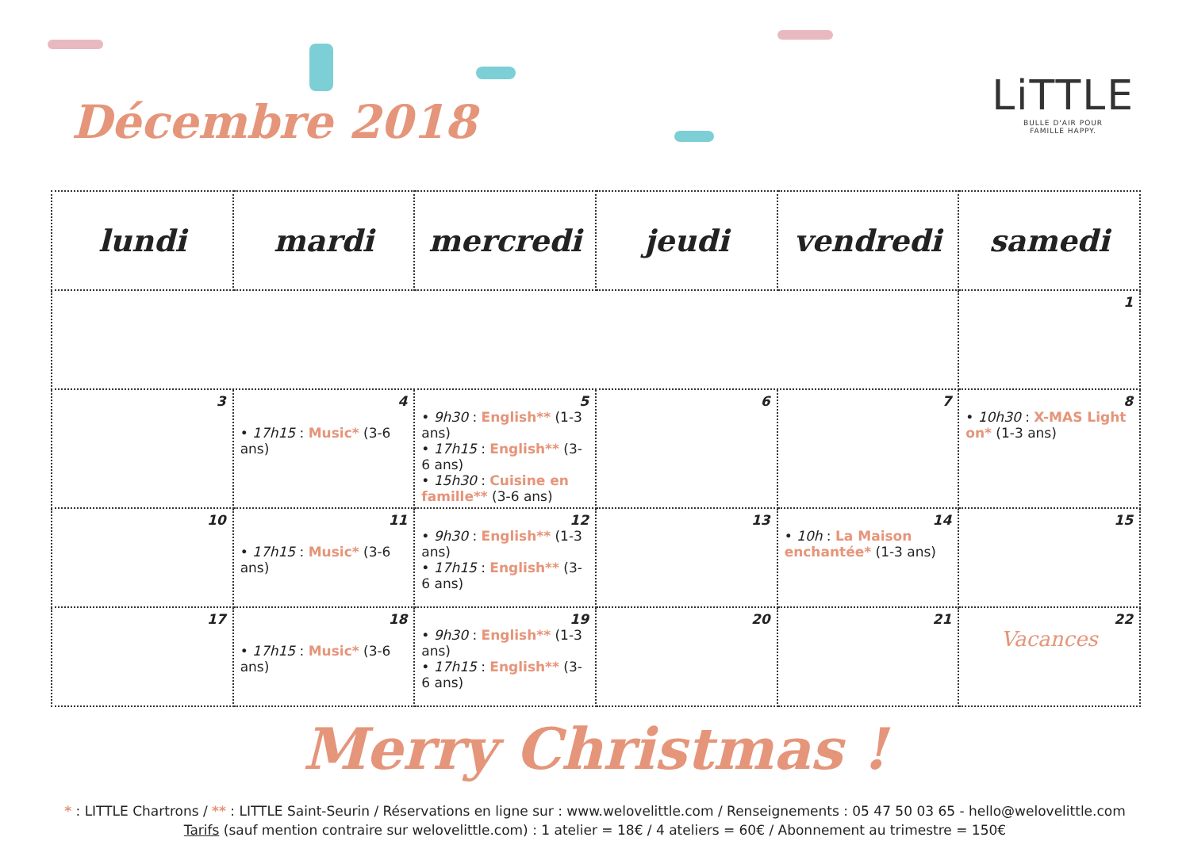Décembre 2018
LiTTLE
BULLE D'AIR POUR
FAMILLE HAPPY.
| lundi | mardi | mercredi | jeudi | vendredi | samedi |
| --- | --- | --- | --- | --- | --- |
| | | | | | 1 |
| 3 | 4 • 17h15 : Music* (3-6 ans) | 5 • 9h30 : English** (1-3 ans) • 17h15 : English** (3-6 ans) • 15h30 : Cuisine en famille** (3-6 ans) | 6 | 7 | 8 • 10h30 : X-MAS Light on* (1-3 ans) |
| 10 | 11 • 17h15 : Music* (3-6 ans) | 12 • 9h30 : English** (1-3 ans) • 17h15 : English** (3-6 ans) | 13 | 14 • 10h : La Maison enchantée* (1-3 ans) | 15 |
| 17 | 18 • 17h15 : Music* (3-6 ans) | 19 • 9h30 : English** (1-3 ans) • 17h15 : English** (3-6 ans) | 20 | 21 | 22 Vacances |
Merry Christmas !
* : LITTLE Chartrons / ** : LITTLE Saint-Seurin / Réservations en ligne sur : www.welovelittle.com / Renseignements : 05 47 50 03 65 - hello@welovelittle.com
Tarifs (sauf mention contraire sur welovelittle.com) : 1 atelier = 18€ / 4 ateliers = 60€ / Abonnement au trimestre = 150€